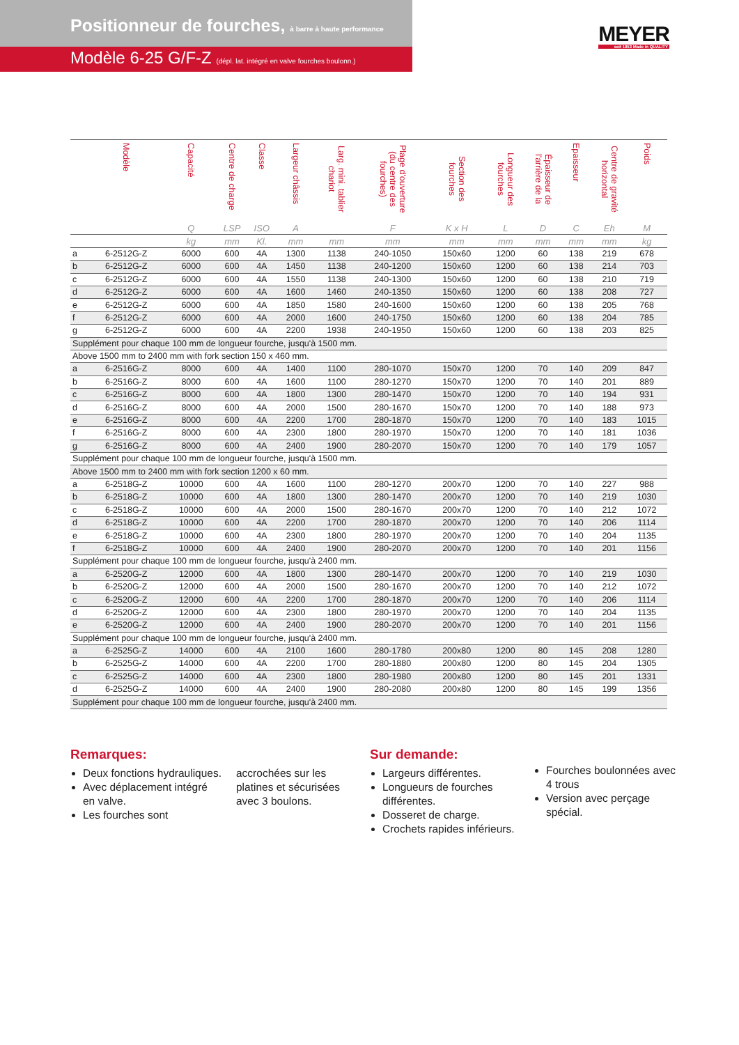Positionneur de fourches, à barre à haute performance
Modèle 6-25 G/F-Z (dépl. lat. intégré en valve fourches boulonn.)
MEYER
seit 1953 Made in QUALITY
| | Modèle | Capacité | Centre de charge | Classe | Largeur châssis | Larg. mini. tablier chariot | Plage d'ouverture (du centre des fourches) | Section des fourches | Longueur des fourches | Épaisseur de l'arrière de la | Epaisseur | Centre de gravité horizontal | Poids |
| --- | --- | --- | --- | --- | --- | --- | --- | --- | --- | --- | --- | --- | --- |
| | | Q | LSP | ISO | A | | F | K x H | L | D | C | Eh | M |
| | | kg | mm | Kl. | mm | mm | mm | mm | mm | mm | mm | mm | kg |
| a | 6-2512G-Z | 6000 | 600 | 4A | 1300 | 1138 | 240-1050 | 150x60 | 1200 | 60 | 138 | 219 | 678 |
| b | 6-2512G-Z | 6000 | 600 | 4A | 1450 | 1138 | 240-1200 | 150x60 | 1200 | 60 | 138 | 214 | 703 |
| c | 6-2512G-Z | 6000 | 600 | 4A | 1550 | 1138 | 240-1300 | 150x60 | 1200 | 60 | 138 | 210 | 719 |
| d | 6-2512G-Z | 6000 | 600 | 4A | 1600 | 1460 | 240-1350 | 150x60 | 1200 | 60 | 138 | 208 | 727 |
| e | 6-2512G-Z | 6000 | 600 | 4A | 1850 | 1580 | 240-1600 | 150x60 | 1200 | 60 | 138 | 205 | 768 |
| f | 6-2512G-Z | 6000 | 600 | 4A | 2000 | 1600 | 240-1750 | 150x60 | 1200 | 60 | 138 | 204 | 785 |
| g | 6-2512G-Z | 6000 | 600 | 4A | 2200 | 1938 | 240-1950 | 150x60 | 1200 | 60 | 138 | 203 | 825 |
| Supplément pour chaque 100 mm de longueur fourche, jusqu'à 1500 mm. | | | | | | | | | | | | | |
| Above 1500 mm to 2400 mm with fork section 150 x 460 mm. | | | | | | | | | | | | | |
| a | 6-2516G-Z | 8000 | 600 | 4A | 1400 | 1100 | 280-1070 | 150x70 | 1200 | 70 | 140 | 209 | 847 |
| b | 6-2516G-Z | 8000 | 600 | 4A | 1600 | 1100 | 280-1270 | 150x70 | 1200 | 70 | 140 | 201 | 889 |
| c | 6-2516G-Z | 8000 | 600 | 4A | 1800 | 1300 | 280-1470 | 150x70 | 1200 | 70 | 140 | 194 | 931 |
| d | 6-2516G-Z | 8000 | 600 | 4A | 2000 | 1500 | 280-1670 | 150x70 | 1200 | 70 | 140 | 188 | 973 |
| e | 6-2516G-Z | 8000 | 600 | 4A | 2200 | 1700 | 280-1870 | 150x70 | 1200 | 70 | 140 | 183 | 1015 |
| f | 6-2516G-Z | 8000 | 600 | 4A | 2300 | 1800 | 280-1970 | 150x70 | 1200 | 70 | 140 | 181 | 1036 |
| g | 6-2516G-Z | 8000 | 600 | 4A | 2400 | 1900 | 280-2070 | 150x70 | 1200 | 70 | 140 | 179 | 1057 |
| Supplément pour chaque 100 mm de longueur fourche, jusqu'à 1500 mm. | | | | | | | | | | | | | |
| Above 1500 mm to 2400 mm with fork section 1200 x 60 mm. | | | | | | | | | | | | | |
| a | 6-2518G-Z | 10000 | 600 | 4A | 1600 | 1100 | 280-1270 | 200x70 | 1200 | 70 | 140 | 227 | 988 |
| b | 6-2518G-Z | 10000 | 600 | 4A | 1800 | 1300 | 280-1470 | 200x70 | 1200 | 70 | 140 | 219 | 1030 |
| c | 6-2518G-Z | 10000 | 600 | 4A | 2000 | 1500 | 280-1670 | 200x70 | 1200 | 70 | 140 | 212 | 1072 |
| d | 6-2518G-Z | 10000 | 600 | 4A | 2200 | 1700 | 280-1870 | 200x70 | 1200 | 70 | 140 | 206 | 1114 |
| e | 6-2518G-Z | 10000 | 600 | 4A | 2300 | 1800 | 280-1970 | 200x70 | 1200 | 70 | 140 | 204 | 1135 |
| f | 6-2518G-Z | 10000 | 600 | 4A | 2400 | 1900 | 280-2070 | 200x70 | 1200 | 70 | 140 | 201 | 1156 |
| Supplément pour chaque 100 mm de longueur fourche, jusqu'à 2400 mm. | | | | | | | | | | | | | |
| a | 6-2520G-Z | 12000 | 600 | 4A | 1800 | 1300 | 280-1470 | 200x70 | 1200 | 70 | 140 | 219 | 1030 |
| b | 6-2520G-Z | 12000 | 600 | 4A | 2000 | 1500 | 280-1670 | 200x70 | 1200 | 70 | 140 | 212 | 1072 |
| c | 6-2520G-Z | 12000 | 600 | 4A | 2200 | 1700 | 280-1870 | 200x70 | 1200 | 70 | 140 | 206 | 1114 |
| d | 6-2520G-Z | 12000 | 600 | 4A | 2300 | 1800 | 280-1970 | 200x70 | 1200 | 70 | 140 | 204 | 1135 |
| e | 6-2520G-Z | 12000 | 600 | 4A | 2400 | 1900 | 280-2070 | 200x70 | 1200 | 70 | 140 | 201 | 1156 |
| Supplément pour chaque 100 mm de longueur fourche, jusqu'à 2400 mm. | | | | | | | | | | | | | |
| a | 6-2525G-Z | 14000 | 600 | 4A | 2100 | 1600 | 280-1780 | 200x80 | 1200 | 80 | 145 | 208 | 1280 |
| b | 6-2525G-Z | 14000 | 600 | 4A | 2200 | 1700 | 280-1880 | 200x80 | 1200 | 80 | 145 | 204 | 1305 |
| c | 6-2525G-Z | 14000 | 600 | 4A | 2300 | 1800 | 280-1980 | 200x80 | 1200 | 80 | 145 | 201 | 1331 |
| d | 6-2525G-Z | 14000 | 600 | 4A | 2400 | 1900 | 280-2080 | 200x80 | 1200 | 80 | 145 | 199 | 1356 |
| Supplément pour chaque 100 mm de longueur fourche, jusqu'à 2400 mm. | | | | | | | | | | | | | |
Remarques:
Deux fonctions hydrauliques.
Avec déplacement intégré en valve.
Les fourches sont
accrochées sur les
platines et sécurisées
avec 3 boulons.
Sur demande:
Largeurs différentes.
Longueurs de fourches différentes.
Dosseret de charge.
Crochets rapides inférieurs.
Fourches boulonnées avec 4 trous
Version avec perçage spécial.